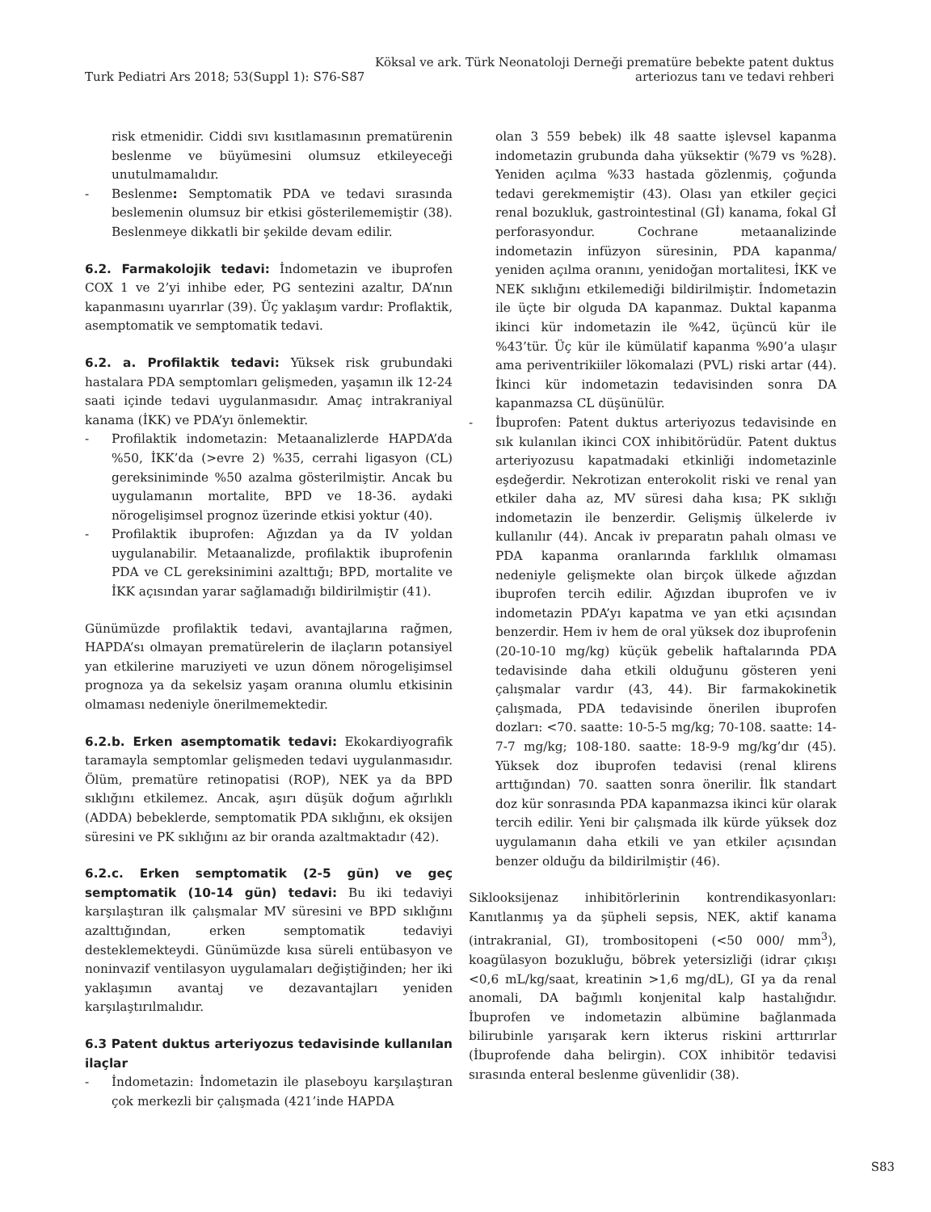Turk Pediatri Ars 2018; 53(Suppl 1): S76-S87
Köksal ve ark. Türk Neonatoloji Derneği prematüre bebekte patent duktus
arteriozus tanı ve tedavi rehberi
risk etmenidir. Ciddi sıvı kısıtlamasının prematürenin beslenme ve büyümesini olumsuz etkileyeceği unutulmamalıdır.
- Beslenme: Semptomatik PDA ve tedavi sırasında beslemenin olumsuz bir etkisi gösterilememiştir (38). Beslenmeye dikkatli bir şekilde devam edilir.
6.2. Farmakolojik tedavi: İndometazin ve ibuprofen COX 1 ve 2’yi inhibe eder, PG sentezini azaltır, DA’nın kapanmasını uyarırlar (39). Üç yaklaşım vardır: Proflaktik, asemptomatik ve semptomatik tedavi.
6.2. a. Profilaktik tedavi: Yüksek risk grubundaki hastalara PDA semptomları gelişmeden, yaşamın ilk 12-24 saati içinde tedavi uygulanmasıdır. Amaç intrakraniyal kanama (İKK) ve PDA’yı önlemektir.
- Profilaktik indometazin: Metaanalizlerde HAPDA’da %50, İKK’da (>evre 2) %35, cerrahi ligasyon (CL) gereksiniminde %50 azalma gösterilmiştir. Ancak bu uygulamanın mortalite, BPD ve 18-36. aydaki nörogelişimsel prognoz üzerinde etkisi yoktur (40).
- Profilaktik ibuprofen: Ağızdan ya da IV yoldan uygulanabilir. Metaanalizde, profilaktik ibuprofenin PDA ve CL gereksinimini azalttığı; BPD, mortalite ve İKK açısından yarar sağlamadığı bildirilmiştir (41).
Günümüzde profilaktik tedavi, avantajlarına rağmen, HAPDA’sı olmayan prematürelerin de ilaçların potansiyel yan etkilerine maruziyeti ve uzun dönem nörogelişimsel prognoza ya da sekelsiz yaşam oranına olumlu etkisinin olmaması nedeniyle önerilmemektedir.
6.2.b. Erken asemptomatik tedavi: Ekokardiyografik taramayla semptomlar gelişmeden tedavi uygulanmasıdır. Ölüm, prematüre retinopatisi (ROP), NEK ya da BPD sıklığını etkilemez. Ancak, aşırı düşük doğum ağırlıklı (ADDA) bebeklerde, semptomatik PDA sıklığını, ek oksijen süresini ve PK sıklığını az bir oranda azaltmaktadır (42).
6.2.c. Erken semptomatik (2-5 gün) ve geç semptomatik (10-14 gün) tedavi: Bu iki tedaviyi karşılaştıran ilk çalışmalar MV süresini ve BPD sıklığını azalttığından, erken semptomatik tedaviyi desteklemekteydi. Günümüzde kısa süreli entübasyon ve noninvazif ventilasyon uygulamaları değiştiğinden; her iki yaklaşımın avantaj ve dezavantajları yeniden karşılaştırılmalıdır.
6.3 Patent duktus arteriyozus tedavisinde kullanılan ilaçlar
- İndometazin: İndometazin ile plaseboyu karşılaştıran çok merkezli bir çalışmada (421’inde HAPDA
olan 3 559 bebek) ilk 48 saatte işlevsel kapanma indometazin grubunda daha yüksektir (%79 vs %28). Yeniden açılma %33 hastada gözlenmiş, çoğunda tedavi gerekmemiştir (43). Olası yan etkiler geçici renal bozukluk, gastrointestinal (Gİ) kanama, fokal Gİ perforasyondur. Cochrane metaanalizinde indometazin infüzyon süresinin, PDA kapanma/ yeniden açılma oranını, yenidoğan mortalitesi, İKK ve NEK sıklığını etkilemediği bildirilmiştir. İndometazin ile üçte bir olguda DA kapanmaz. Duktal kapanma ikinci kür indometazin ile %42, üçüncü kür ile %43’tür. Üç kür ile kümülatif kapanma %90’a ulaşır ama periventrikiiler lökomalazi (PVL) riski artar (44). İkinci kür indometazin tedavisinden sonra DA kapanmazsa CL düşünülür.
- İbuprofen: Patent duktus arteriyozus tedavisinde en sık kulanılan ikinci COX inhibitörüdür. Patent duktus arteriyozusu kapatmadaki etkinliği indometazinle eşdeğerdir. Nekrotizan enterokolit riski ve renal yan etkiler daha az, MV süresi daha kısa; PK sıklığı indometazin ile benzerdir. Gelişmiş ülkelerde iv kullanılır (44). Ancak iv preparatın pahalı olması ve PDA kapanma oranlarında farklılık olmaması nedeniyle gelişmekte olan birçok ülkede ağızdan ibuprofen tercih edilir. Ağızdan ibuprofen ve iv indometazin PDA’yı kapatma ve yan etki açısından benzerdir. Hem iv hem de oral yüksek doz ibuprofenin (20-10-10 mg/kg) küçük gebelik haftalarında PDA tedavisinde daha etkili olduğunu gösteren yeni çalışmalar vardır (43, 44). Bir farmakokinetik çalışmada, PDA tedavisinde önerilen ibuprofen dozları: <70. saatte: 10-5-5 mg/kg; 70-108. saatte: 14-7-7 mg/kg; 108-180. saatte: 18-9-9 mg/kg’dır (45). Yüksek doz ibuprofen tedavisi (renal klirens arttığından) 70. saatten sonra önerilir. İlk standart doz kür sonrasında PDA kapanmazsa ikinci kür olarak tercih edilir. Yeni bir çalışmada ilk kürde yüksek doz uygulamanın daha etkili ve yan etkiler açısından benzer olduğu da bildirilmiştir (46).
Siklooksijenaz inhibitörlerinin kontrendikasyonları: Kanıtlanmış ya da şüpheli sepsis, NEK, aktif kanama (intrakranial, GI), trombositopeni (<50 000/ mm<sup>3</sup>), koagülasyon bozukluğu, böbrek yetersizliği (idrar çıkışı <0,6 mL/kg/saat, kreatinin >1,6 mg/dL), GI ya da renal anomali, DA bağımlı konjenital kalp hastalığıdır. İbuprofen ve indometazin albümine bağlanmada bilirubinle yarışarak kern ikterus riskini arttırırlar (İbuprofende daha belirgin). COX inhibitör tedavisi sırasında enteral beslenme güvenlidir (38).
S83